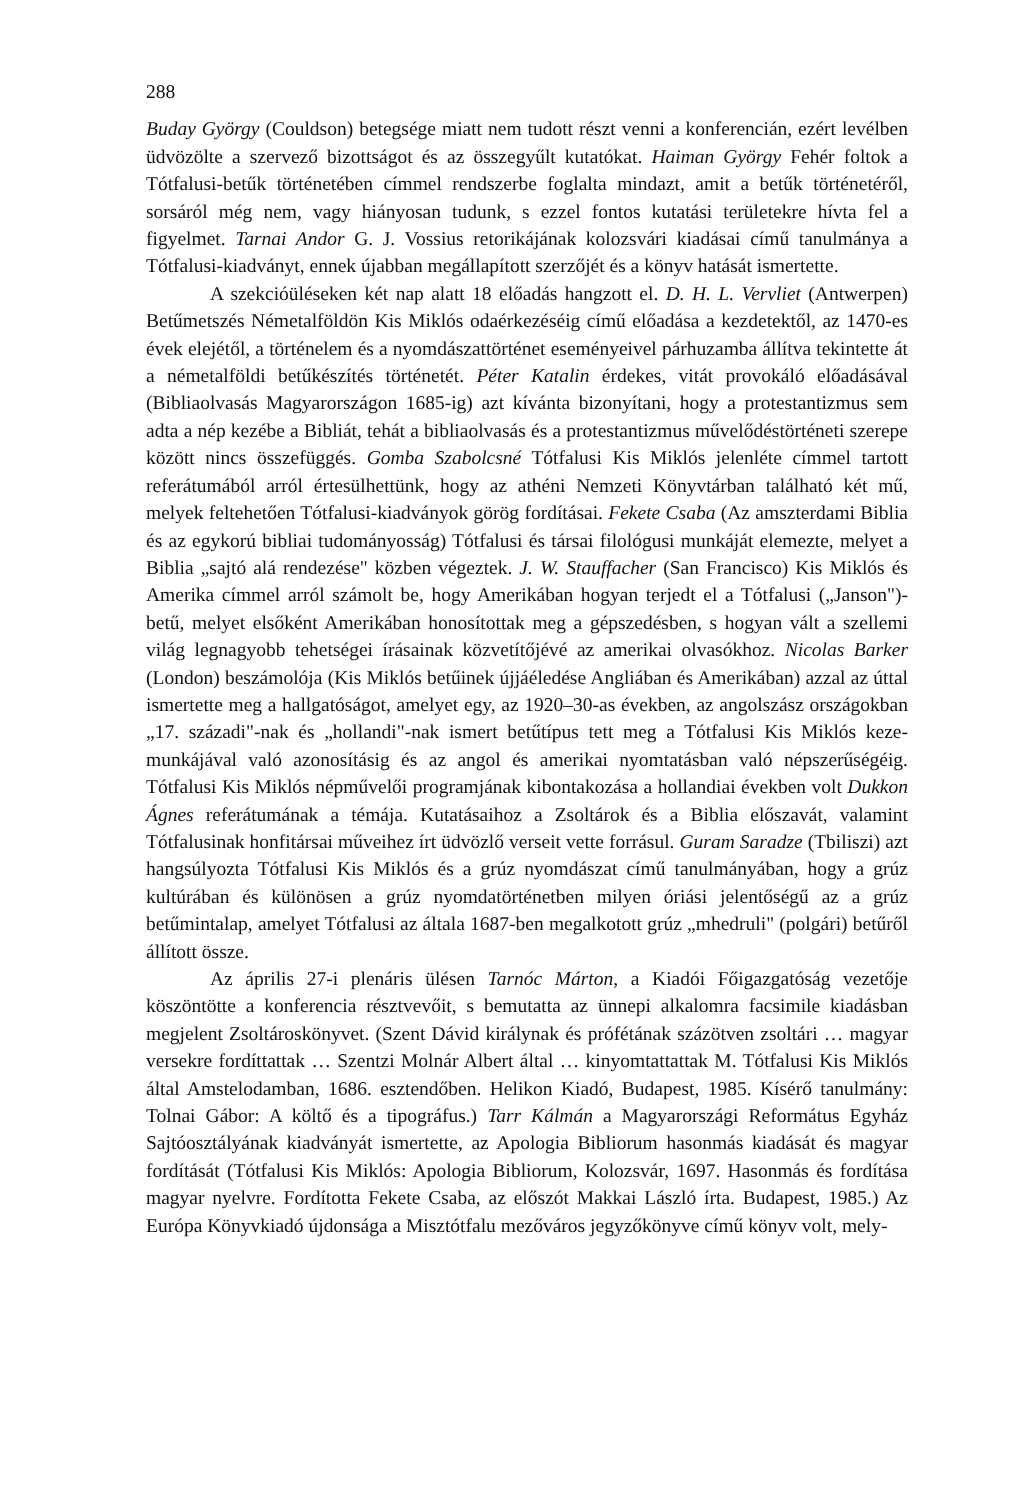288
Buday György (Couldson) betegsége miatt nem tudott részt venni a konferencián, ezért levélben üdvözölte a szervező bizottságot és az összegyűlt kutatókat. Haiman György Fehér foltok a Tótfalusi-betűk történetében címmel rendszerbe foglalta mindazt, amit a betűk történetéről, sorsáról még nem, vagy hiányosan tudunk, s ezzel fontos kutatási területekre hívta fel a figyelmet. Tarnai Andor G. J. Vossius retorikájának kolozsvári kiadásai című tanulmánya a Tótfalusi-kiadványt, ennek újabban megállapított szerzőjét és a könyv hatását ismertette.
A szekcióüléseken két nap alatt 18 előadás hangzott el. D. H. L. Vervliet (Antwerpen) Betűmetszés Németalföldön Kis Miklós odaérkezéséig című előadása a kezdetektől, az 1470-es évek elejétől, a történelem és a nyomdászattörténet eseményeivel párhuzamba állítva tekintette át a németalföldi betűkészítés történetét. Péter Katalin érdekes, vitát provokáló előadásával (Bibliaolvasás Magyarországon 1685-ig) azt kívánta bizonyítani, hogy a protestantizmus sem adta a nép kezébe a Bibliát, tehát a bibliaolvasás és a protestantizmus művelődéstörténeti szerepe között nincs összefüggés. Gomba Szabolcsné Tótfalusi Kis Miklós jelenléte címmel tartott referátumából arról értesülhettünk, hogy az athéni Nemzeti Könyvtárban található két mű, melyek feltehetően Tótfalusi-kiadványok görög fordításai. Fekete Csaba (Az amszterdami Biblia és az egykorú bibliai tudományosság) Tótfalusi és társai filológusi munkáját elemezte, melyet a Biblia „sajtó alá rendezése" közben végeztek. J. W. Stauffacher (San Francisco) Kis Miklós és Amerika címmel arról számolt be, hogy Amerikában hogyan terjedt el a Tótfalusi („Janson")-betű, melyet elsőként Amerikában honosítottak meg a gépszedésben, s hogyan vált a szellemi világ legnagyobb tehetségei írásainak közvetítőjévé az amerikai olvasókhoz. Nicolas Barker (London) beszámolója (Kis Miklós betűinek újjáéledése Angliában és Amerikában) azzal az úttal ismertette meg a hallgatóságot, amelyet egy, az 1920–30-as években, az angolszász országokban „17. századi"-nak és „hollandi"-nak ismert betűtípus tett meg a Tótfalusi Kis Miklós keze-munkájával való azonosításig és az angol és amerikai nyomtatásban való népszerűségéig. Tótfalusi Kis Miklós népművelői programjának kibontakozása a hollandiai években volt Dukkon Ágnes referátumának a témája. Kutatásaihoz a Zsoltárok és a Biblia előszavát, valamint Tótfalusinak honfitársai műveihez írt üdvözlő verseit vette forrásul. Guram Saradze (Tbiliszi) azt hangsúlyozta Tótfalusi Kis Miklós és a grúz nyomdászat című tanulmányában, hogy a grúz kultúrában és különösen a grúz nyomdatörténetben milyen óriási jelentőségű az a grúz betűmintalap, amelyet Tótfalusi az általa 1687-ben megalkotott grúz „mhedruli" (polgári) betűről állított össze.
Az április 27-i plenáris ülésen Tarnóc Márton, a Kiadói Főigazgatóság vezetője köszöntötte a konferencia résztvevőit, s bemutatta az ünnepi alkalomra facsimile kiadásban megjelent Zsoltároskönyvet. (Szent Dávid királynak és prófétának százötven zsoltári … magyar versekre fordíttattak … Szentzi Molnár Albert által … kinyomtattattak M. Tótfalusi Kis Miklós által Amstelodamban, 1686. esztendőben. Helikon Kiadó, Budapest, 1985. Kísérő tanulmány: Tolnai Gábor: A költő és a tipográfus.) Tarr Kálmán a Magyarországi Református Egyház Sajtóosztályának kiadványát ismertette, az Apologia Bibliorum hasonmás kiadását és magyar fordítását (Tótfalusi Kis Miklós: Apologia Bibliorum, Kolozsvár, 1697. Hasonmás és fordítása magyar nyelvre. Fordította Fekete Csaba, az előszót Makkai László írta. Budapest, 1985.) Az Európa Könyvkiadó újdonsága a Misztótfalu mezőváros jegyzőkönyve című könyv volt, mely-